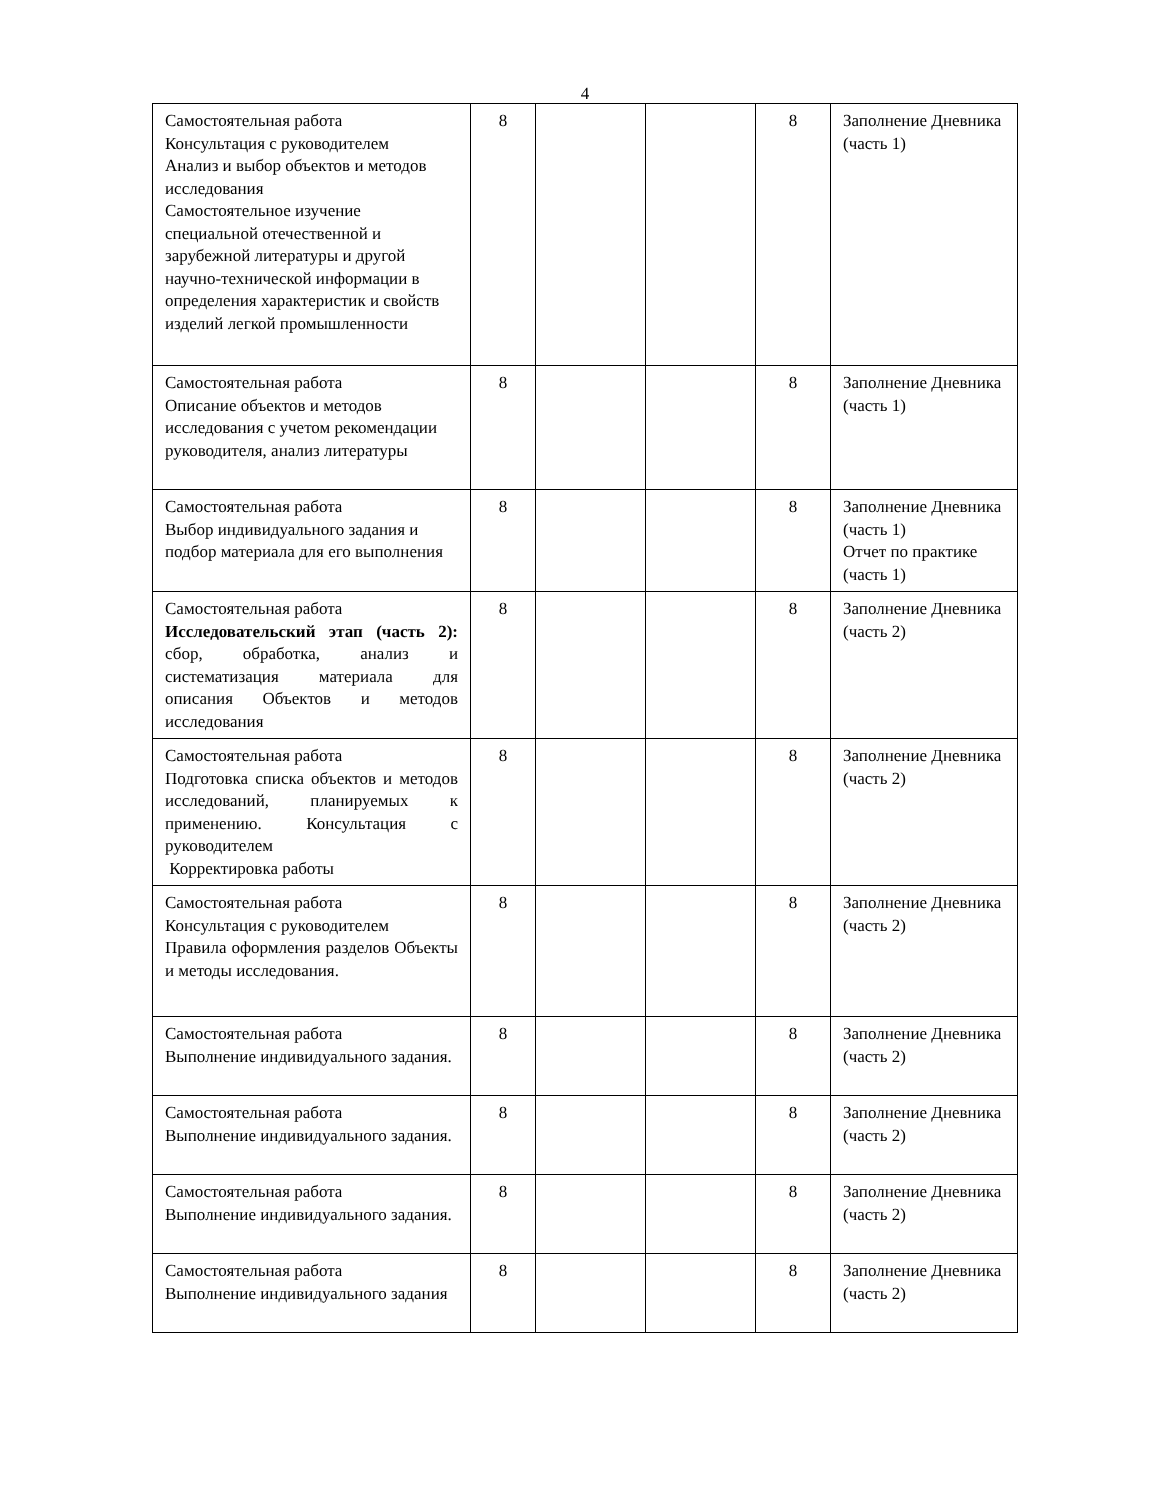4
| Самостоятельная работа Консультация с руководителем Анализ и выбор объектов и методов исследования Самостоятельное изучение специальной отечественной и зарубежной литературы и другой научно-технической информации в определения характеристик и свойств изделий легкой промышленности | 8 | | | 8 | Заполнение Дневника (часть 1) |
| Самостоятельная работа Описание объектов и методов исследования с учетом рекомендации руководителя, анализ литературы | 8 | | | 8 | Заполнение Дневника (часть 1) |
| Самостоятельная работа Выбор индивидуального задания и подбор материала для его выполнения | 8 | | | 8 | Заполнение Дневника (часть 1) Отчет по практике (часть 1) |
| Самостоятельная работа Исследовательский этап (часть 2): сбор, обработка, анализ и систематизация материала для описания Объектов и методов исследования | 8 | | | 8 | Заполнение Дневника (часть 2) |
| Самостоятельная работа Подготовка списка объектов и методов исследований, планируемых к применению. Консультация с руководителем Корректировка работы | 8 | | | 8 | Заполнение Дневника (часть 2) |
| Самостоятельная работа Консультация с руководителем Правила оформления разделов Объекты и методы исследования. | 8 | | | 8 | Заполнение Дневника (часть 2) |
| Самостоятельная работа Выполнение индивидуального задания. | 8 | | | 8 | Заполнение Дневника (часть 2) |
| Самостоятельная работа Выполнение индивидуального задания. | 8 | | | 8 | Заполнение Дневника (часть 2) |
| Самостоятельная работа Выполнение индивидуального задания. | 8 | | | 8 | Заполнение Дневника (часть 2) |
| Самостоятельная работа Выполнение индивидуального задания | 8 | | | 8 | Заполнение Дневника (часть 2) |